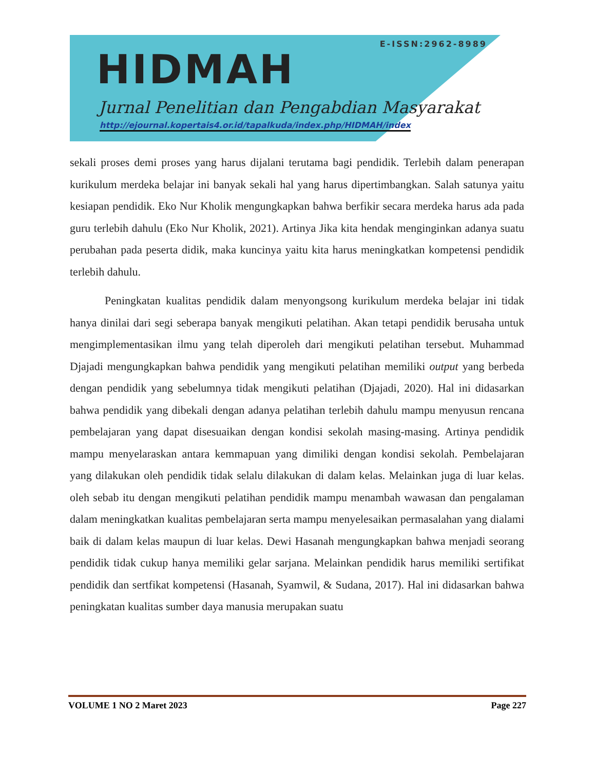E-ISSN:2962-8989
HIDMAH
Jurnal Penelitian dan Pengabdian Masyarakat
http://ejournal.kopertais4.or.id/tapalkuda/index.php/HIDMAH/index
sekali proses demi proses yang harus dijalani terutama bagi pendidik. Terlebih dalam penerapan kurikulum merdeka belajar ini banyak sekali hal yang harus dipertimbangkan. Salah satunya yaitu kesiapan pendidik. Eko Nur Kholik mengungkapkan bahwa berfikir secara merdeka harus ada pada guru terlebih dahulu (Eko Nur Kholik, 2021). Artinya Jika kita hendak menginginkan adanya suatu perubahan pada peserta didik, maka kuncinya yaitu kita harus meningkatkan kompetensi pendidik terlebih dahulu.
Peningkatan kualitas pendidik dalam menyongsong kurikulum merdeka belajar ini tidak hanya dinilai dari segi seberapa banyak mengikuti pelatihan. Akan tetapi pendidik berusaha untuk mengimplementasikan ilmu yang telah diperoleh dari mengikuti pelatihan tersebut. Muhammad Djajadi mengungkapkan bahwa pendidik yang mengikuti pelatihan memiliki output yang berbeda dengan pendidik yang sebelumnya tidak mengikuti pelatihan (Djajadi, 2020). Hal ini didasarkan bahwa pendidik yang dibekali dengan adanya pelatihan terlebih dahulu mampu menyusun rencana pembelajaran yang dapat disesuaikan dengan kondisi sekolah masing-masing. Artinya pendidik mampu menyelaraskan antara kemmapuan yang dimiliki dengan kondisi sekolah. Pembelajaran yang dilakukan oleh pendidik tidak selalu dilakukan di dalam kelas. Melainkan juga di luar kelas. oleh sebab itu dengan mengikuti pelatihan pendidik mampu menambah wawasan dan pengalaman dalam meningkatkan kualitas pembelajaran serta mampu menyelesaikan permasalahan yang dialami baik di dalam kelas maupun di luar kelas. Dewi Hasanah mengungkapkan bahwa menjadi seorang pendidik tidak cukup hanya memiliki gelar sarjana. Melainkan pendidik harus memiliki sertifikat pendidik dan sertfikat kompetensi (Hasanah, Syamwil, & Sudana, 2017). Hal ini didasarkan bahwa peningkatan kualitas sumber daya manusia merupakan suatu
VOLUME 1 NO 2 Maret 2023 Page 227